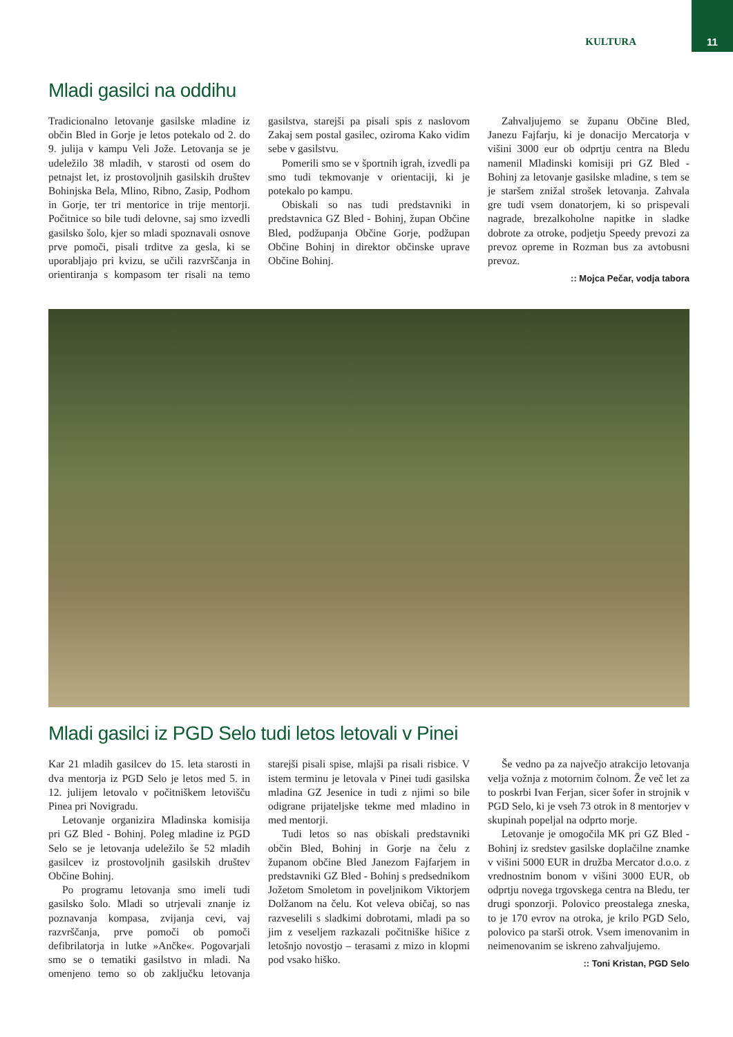KULTURA 11
Mladi gasilci na oddihu
Tradicionalno letovanje gasilske mladine iz občin Bled in Gorje je letos potekalo od 2. do 9. julija v kampu Veli Jože. Letovanja se je udeležilo 38 mladih, v starosti od osem do petnajst let, iz prostovoljnih gasilskih društev Bohinjska Bela, Mlino, Ribno, Zasip, Podhom in Gorje, ter tri mentorice in trije mentorji. Počitnice so bile tudi delovne, saj smo izvedli gasilsko šolo, kjer so mladi spoznavali osnove prve pomoči, pisali trditve za gesla, ki se uporabljajo pri kvizu, se učili razvrščanja in orientiranja s kompasom ter risali na temo gasilstva, starejši pa pisali spis z naslovom Zakaj sem postal gasilec, oziroma Kako vidim sebe v gasilstvu.
Pomerili smo se v športnih igrah, izvedli pa smo tudi tekmovanje v orientaciji, ki je potekalo po kampu.
Obiskali so nas tudi predstavniki in predstavnica GZ Bled - Bohinj, župan Občine Bled, podžupanja Občine Gorje, podžupan Občine Bohinj in direktor občinske uprave Občine Bohinj.
Zahvaljujemo se županu Občine Bled, Janezu Fajfarju, ki je donacijo Mercatorja v višini 3000 eur ob odprtju centra na Bledu namenil Mladinski komisiji pri GZ Bled - Bohinj za letovanje gasilske mladine, s tem se je staršem znižal strošek letovanja. Zahvala gre tudi vsem donatorjem, ki so prispevali nagrade, brezalkoholne napitke in sladke dobrote za otroke, podjetju Speedy prevozi za prevoz opreme in Rozman bus za avtobusni prevoz.
:: Mojca Pečar, vodja tabora
Mladi gasilci iz PGD Selo tudi letos letovali v Pinei
Kar 21 mladih gasilcev do 15. leta starosti in dva mentorja iz PGD Selo je letos med 5. in 12. julijem letovalo v počitniškem letovišču Pinea pri Novigradu.
Letovanje organizira Mladinska komisija pri GZ Bled - Bohinj. Poleg mladine iz PGD Selo se je letovanja udeležilo še 52 mladih gasilcev iz prostovoljnih gasilskih društev Občine Bohinj.
Po programu letovanja smo imeli tudi gasilsko šolo. Mladi so utrjevali znanje iz poznavanja kompasa, zvijanja cevi, vaj razvrščanja, prve pomoči ob pomoči defibrilatorja in lutke »Ančke«. Pogovarjali smo se o tematiki gasilstvo in mladi. Na omenjeno temo so ob zaključku letovanja starejši pisali spise, mlajši pa risali risbice. V istem terminu je letovala v Pinei tudi gasilska mladina GZ Jesenice in tudi z njimi so bile odigrane prijateljske tekme med mladino in med mentorji.
Tudi letos so nas obiskali predstavniki občin Bled, Bohinj in Gorje na čelu z županom občine Bled Janezom Fajfarjem in predstavniki GZ Bled - Bohinj s predsednikom Jožetom Smoletom in poveljnikom Viktorjem Dolžanom na čelu. Kot veleva običaj, so nas razveselili s sladkimi dobrotami, mladi pa so jim z veseljem razkazali počitniške hišice z letošnjo novostjo – terasami z mizo in klopmi pod vsako hiško.
Še vedno pa za največjo atrakcijo letovanja velja vožnja z motornim čolnom. Že več let za to poskrbi Ivan Ferjan, sicer šofer in strojnik v PGD Selo, ki je vseh 73 otrok in 8 mentorjev v skupinah popeljal na odprto morje.
Letovanje je omogočila MK pri GZ Bled - Bohinj iz sredstev gasilske doplačilne znamke v višini 5000 EUR in družba Mercator d.o.o. z vrednostnim bonom v višini 3000 EUR, ob odprtju novega trgovskega centra na Bledu, ter drugi sponzorji. Polovico preostalega zneska, to je 170 evrov na otroka, je krilo PGD Selo, polovico pa starši otrok. Vsem imenovanim in neimenovanim se iskreno zahvaljujemo.
:: Toni Kristan, PGD Selo